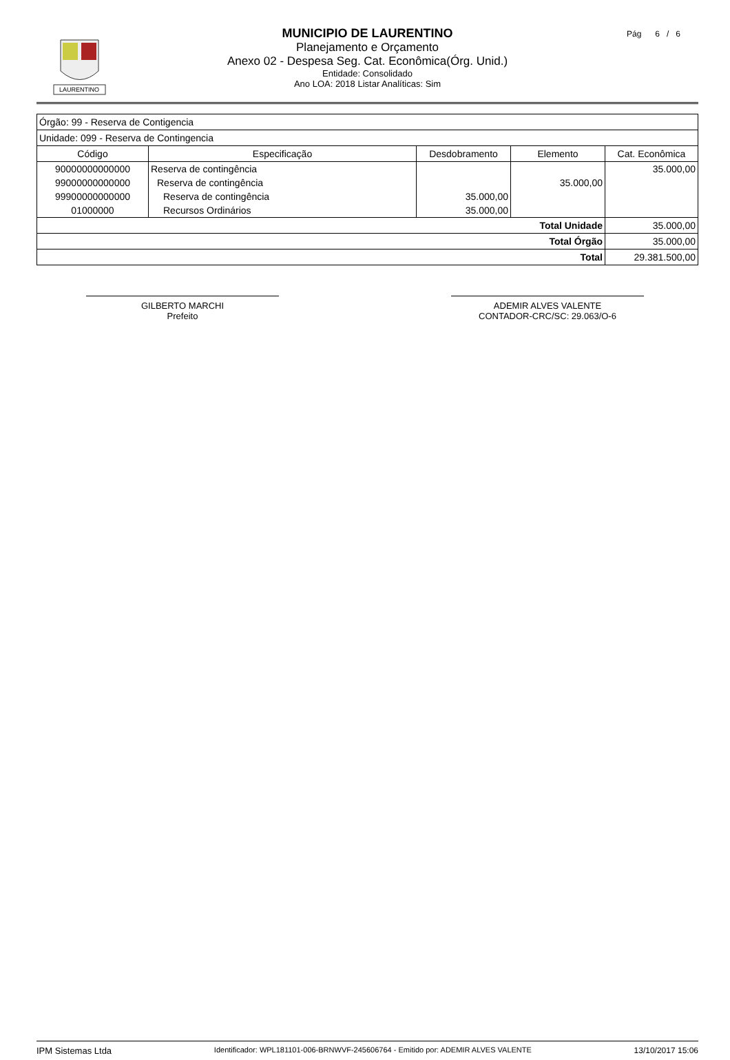LAURENTINO
Pág 6 / 6
MUNICIPIO DE LAURENTINO
Planejamento e Orçamento
Anexo 02 - Despesa Seg. Cat. Econômica(Órg. Unid.)
Entidade: Consolidado
Ano LOA: 2018 Listar Analíticas: Sim
| Órgão: 99 - Reserva de Contigencia | | | | |
| Unidade: 099 - Reserva de Contingencia | | | | |
| Código | Especificação | Desdobramento | Elemento | Cat. Econômica |
| 90000000000000 | Reserva de contingência | | | 35.000,00 |
| 99000000000000 | Reserva de contingência | | 35.000,00 | |
| 99900000000000 | Reserva de contingência | 35.000,00 | | |
| 01000000 | Recursos Ordinários | 35.000,00 | | |
| Total Unidade | | | | 35.000,00 |
| Total Órgão | | | | 35.000,00 |
| Total | | | | 29.381.500,00 |
GILBERTO MARCHI
Prefeito
ADEMIR ALVES VALENTE
CONTADOR-CRC/SC: 29.063/O-6
IPM Sistemas Ltda Identificador: WPL181101-006-BRNWVF-245606764 - Emitido por: ADEMIR ALVES VALENTE 13/10/2017 15:06